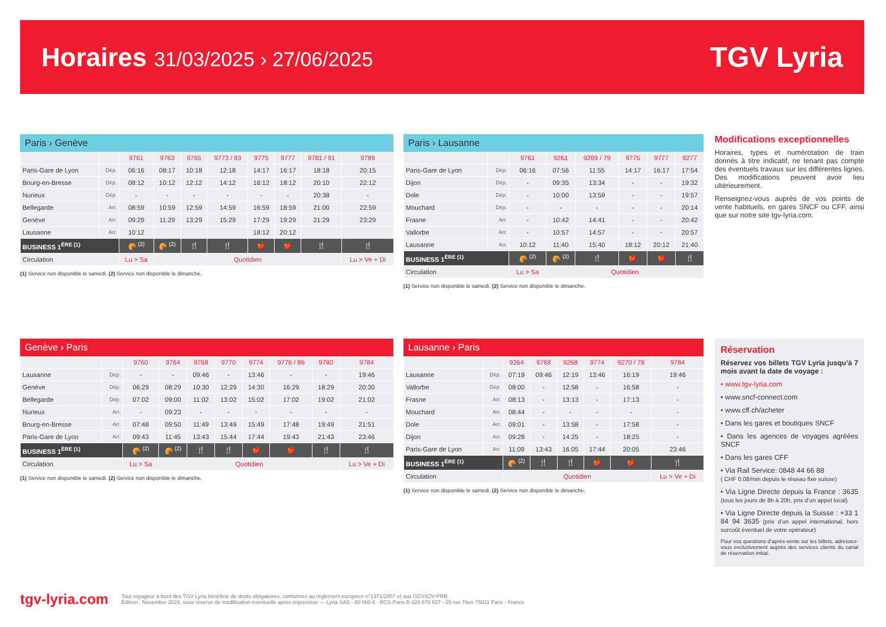Horaires 31/03/2025 › 27/06/2025
TGV Lyria
Paris › Genève
| | | 9761 | 9763 | 9765 | 9773 / 83 | 9775 | 9777 | 9781 / 91 | 9789 |
| --- | --- | --- | --- | --- | --- | --- | --- | --- | --- |
| Paris-Gare de Lyon | Dép. | 06:16 | 08:17 | 10:18 | 12:18 | 14:17 | 16:17 | 18:18 | 20:15 |
| Bourg-en-Bresse | Dép. | 08:12 | 10:12 | 12:12 | 14:12 | 16:12 | 18:12 | 20:10 | 22:12 |
| Nurieux | Dép. | - | - | - | - | - | - | 20:38 | - |
| Bellegarde | Arr. | 08:59 | 10:59 | 12:59 | 14:59 | 16:59 | 18:59 | 21:00 | 22:59 |
| Genève | Arr. | 09:29 | 11:29 | 13:29 | 15:29 | 17:29 | 19:29 | 21:29 | 23:29 |
| Lausanne | Arr. | 10:12 | | | | 18:12 | 20:12 | | |
| BUSINESS 1<sup>ÈRE (1)</sup> | | 🥐 <sup>(2)</sup> | 🥐 <sup>(2)</sup> | 🍴 | 🍴 | 🍎 | 🍎 | 🍴 | 🍴 |
| Circulation | | Lu > Sa | Quotidien | | | | | | Lu > Ve + Di |
(1) Service non disponible le samedi. (2) Service non disponible le dimanche.
Paris › Lausanne
| | | 9761 | 9261 | 9269 / 79 | 9775 | 9777 | 9277 |
| --- | --- | --- | --- | --- | --- | --- | --- |
| Paris-Gare de Lyon | Dép. | 06:16 | 07:56 | 11:55 | 14:17 | 16:17 | 17:54 |
| Dijon | Dép. | - | 09:35 | 13:34 | - | - | 19:32 |
| Dole | Dép. | - | 10:00 | 13:59 | - | - | 19:57 |
| Mouchard | Dép. | - | - | - | - | - | 20:14 |
| Frasne | Arr. | - | 10:42 | 14:41 | - | - | 20:42 |
| Vallorbe | Arr. | - | 10:57 | 14:57 | - | - | 20:57 |
| Lausanne | Arr. | 10:12 | 11:40 | 15:40 | 18:12 | 20:12 | 21:40 |
| BUSINESS 1<sup>ÈRE (1)</sup> | | 🥐 <sup>(2)</sup> | 🥐 <sup>(2)</sup> | 🍴 | 🍎 | 🍎 | 🍴 |
| Circulation | | Lu > Sa | Quotidien | | | | |
(1) Service non disponible le samedi. (2) Service non disponible le dimanche.
Modifications exceptionnelles
Horaires, types et numérotation de train donnés à titre indicatif, ne tenant pas compte des éventuels travaux sur les différentes lignes. Des modifications peuvent avoir lieu ultérieurement.
Renseignez-vous auprès de vos points de vente habituels, en gares SNCF ou CFF, ainsi que sur notre site tgv-lyria.com.
Genève › Paris
| | | 9760 | 9764 | 9768 | 9770 | 9774 | 9776 / 86 | 9780 | 9784 |
| --- | --- | --- | --- | --- | --- | --- | --- | --- | --- |
| Lausanne | Dép. | - | - | 09:46 | - | 13:46 | - | - | 19:46 |
| Genève | Dép. | 06:29 | 08:29 | 10:30 | 12:29 | 14:30 | 16:29 | 18:29 | 20:30 |
| Bellegarde | Dép. | 07:02 | 09:00 | 11:02 | 13:02 | 15:02 | 17:02 | 19:02 | 21:02 |
| Nurieux | Arr. | - | 09:23 | - | - | - | - | - | - |
| Bourg-en-Bresse | Arr. | 07:48 | 09:50 | 11:49 | 13:49 | 15:49 | 17:48 | 19:49 | 21:51 |
| Paris-Gare de Lyon | Arr. | 09:43 | 11:45 | 13:43 | 15:44 | 17:44 | 19:43 | 21:43 | 23:46 |
| BUSINESS 1<sup>ÈRE (1)</sup> | | 🥐 <sup>(2)</sup> | 🥐 <sup>(2)</sup> | 🍴 | 🍴 | 🍎 | 🍎 | 🍴 | 🍴 |
| Circulation | | Lu > Sa | Quotidien | | | | | | Lu > Ve + Di |
(1) Service non disponible le samedi. (2) Service non disponible le dimanche.
Lausanne › Paris
| | | 9264 | 9768 | 9268 | 9774 | 9270 / 78 | 9784 |
| --- | --- | --- | --- | --- | --- | --- | --- |
| Lausanne | Dép. | 07:19 | 09:46 | 12:19 | 13:46 | 16:19 | 19:46 |
| Vallorbe | Dép. | 08:00 | - | 12:58 | - | 16:58 | - |
| Frasne | Arr. | 08:13 | - | 13:13 | - | 17:13 | - |
| Mouchard | Arr. | 08:44 | - | - | - | - | - |
| Dole | Arr. | 09:01 | - | 13:58 | - | 17:58 | - |
| Dijon | Arr. | 09:28 | - | 14:25 | - | 18:25 | - |
| Paris-Gare de Lyon | Arr. | 11:09 | 13:43 | 16:05 | 17:44 | 20:05 | 23:46 |
| BUSINESS 1<sup>ÈRE (1)</sup> | | 🥐 <sup>(2)</sup> | 🍴 | 🍴 | 🍎 | 🍎 | 🍴 |
| Circulation | | Quotidien | | | | | Lu > Ve + Di |
(1) Service non disponible le samedi. (2) Service non disponible le dimanche.
Réservation
Réservez vos billets TGV Lyria jusqu’à 7 mois avant la date de voyage :
• www.tgv-lyria.com
• www.sncf-connect.com
• www.cff.ch/acheter
• Dans les gares et boutiques SNCF
• Dans les agences de voyages agréées SNCF
• Dans les gares CFF
• Via Rail Service: 0848 44 66 88
( CHF 0.08/min depuis le réseau fixe suisse)
• Via Ligne Directe depuis la France : 3635 (tous les jours de 8h à 20h, prix d’un appel local)
• Via Ligne Directe depuis la Suisse : +33 1 84 94 3635 (prix d’un appel international, hors surcoût éventuel de votre opérateur)
Pour vos questions d’après-vente sur les billets, adressez-vous exclusivement auprès des services clients du canal de réservation initial.
tgv-lyria.com Tout voyageur à bord des TGV Lyria bénéficie de droits obligatoires, conformes au règlement européen n°1371/2007 et aux GCV/CIV-PRR.
Édition : Novembre 2024, sous réserve de modification éventuelle après impression — Lyria SAS - 80 000 € - RCS Paris B 428 678 627 - 25 rue Titon 75011 Paris - France